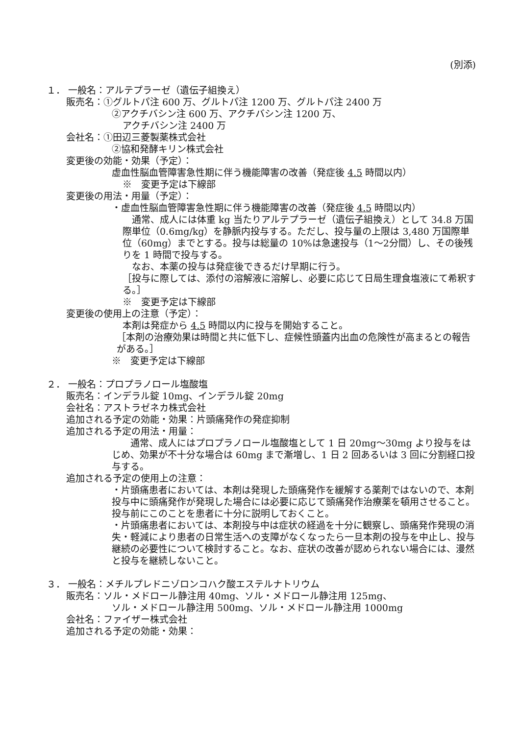(別添)
１． 一般名：アルテプラーゼ（遺伝子組換え）
販売名：①グルトパ注 600 万、グルトパ注 1200 万、グルトパ注 2400 万
②アクチバシン注 600 万、アクチバシン注 1200 万、
アクチバシン注 2400 万
会社名：①田辺三菱製薬株式会社
②協和発酵キリン株式会社
変更後の効能・効果（予定）：
虚血性脳血管障害急性期に伴う機能障害の改善（発症後 4.5 時間以内）
※　変更予定は下線部
変更後の用法・用量（予定）：
・虚血性脳血管障害急性期に伴う機能障害の改善（発症後 4.5 時間以内）
　通常、成人には体重 kg 当たりアルテプラーゼ（遺伝子組換え）として 34.8 万国際単位（0.6mg/kg）を静脈内投与する。ただし、投与量の上限は 3,480 万国際単位（60mg）までとする。投与は総量の 10%は急速投与（1～2分間）し、その後残りを 1 時間で投与する。
　なお、本薬の投与は発症後できるだけ早期に行う。
［投与に際しては、添付の溶解液に溶解し、必要に応じて日局生理食塩液にて希釈する。］
※　変更予定は下線部
変更後の使用上の注意（予定）：
本剤は発症から 4.5 時間以内に投与を開始すること。
［本剤の治療効果は時間と共に低下し、症候性頭蓋内出血の危険性が高まるとの報告がある。］
※　変更予定は下線部
２． 一般名：プロプラノロール塩酸塩
販売名：インデラル錠 10mg、インデラル錠 20mg
会社名：アストラゼネカ株式会社
追加される予定の効能・効果：片頭痛発作の発症抑制
追加される予定の用法・用量：
　　通常、成人にはプロプラノロール塩酸塩として 1 日 20mg～30mg より投与をはじめ、効果が不十分な場合は 60mg まで漸増し、1 日 2 回あるいは 3 回に分割経口投与する。
追加される予定の使用上の注意：
・片頭痛患者においては、本剤は発現した頭痛発作を緩解する薬剤ではないので、本剤投与中に頭痛発作が発現した場合には必要に応じて頭痛発作治療薬を頓用させること。投与前にこのことを患者に十分に説明しておくこと。
・片頭痛患者においては、本剤投与中は症状の経過を十分に観察し、頭痛発作発現の消失・軽減により患者の日常生活への支障がなくなったら一旦本剤の投与を中止し、投与継続の必要性について検討すること。なお、症状の改善が認められない場合には、漫然と投与を継続しないこと。
３． 一般名：メチルプレドニゾロンコハク酸エステルナトリウム
販売名：ソル・メドロール静注用 40mg、ソル・メドロール静注用 125mg、
ソル・メドロール静注用 500mg、ソル・メドロール静注用 1000mg
会社名：ファイザー株式会社
追加される予定の効能・効果：